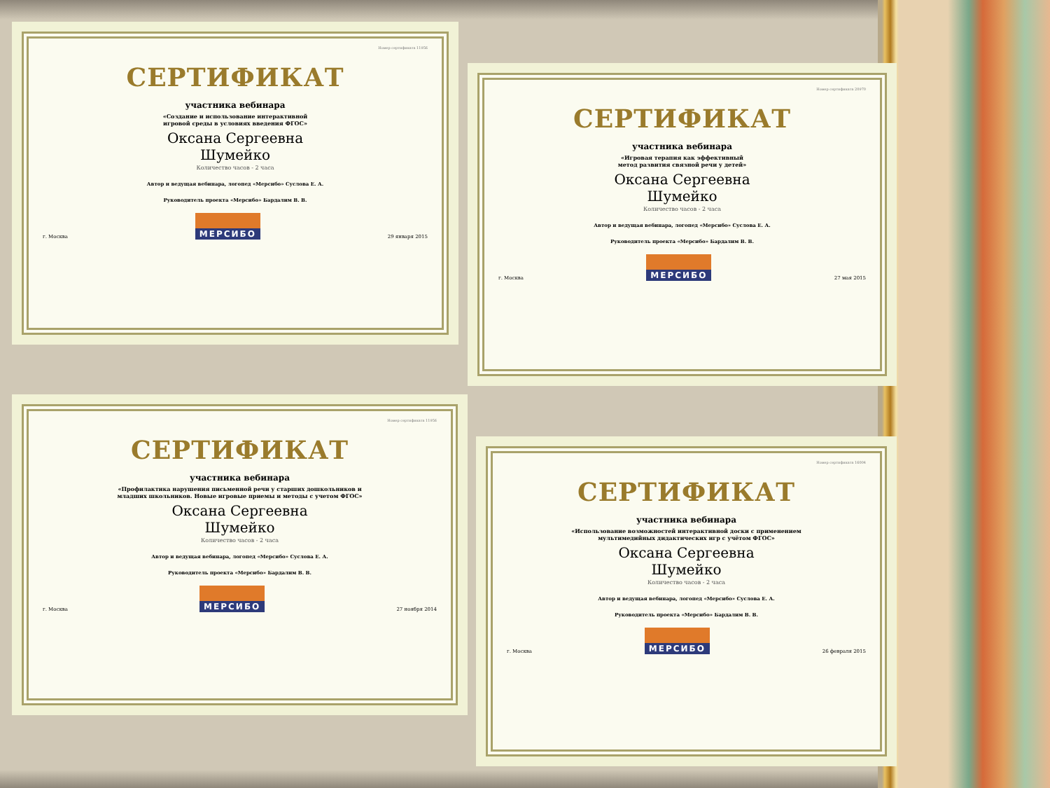Номер сертификата 11956
СЕРТИФИКАТ
участника вебинара
«Создание и использование интерактивной
игровой среды в условиях введения ФГОС»
Оксана Сергеевна
Шумейко
Количество часов - 2 часа
Автор и ведущая вебинара, логопед «Мерсибо» Суслова Е. А.
Руководитель проекта «Мерсибо» Бардалим В. В.
г. Москва МЕРСИБО 29 января 2015
Номер сертификата 11956
СЕРТИФИКАТ
участника вебинара
«Профилактика нарушения письменной речи у старших дошкольников и
младших школьников. Новые игровые приемы и методы с учетом ФГОС»
Оксана Сергеевна
Шумейко
Количество часов - 2 часа
Автор и ведущая вебинара, логопед «Мерсибо» Суслова Е. А.
Руководитель проекта «Мерсибо» Бардалим В. В.
г. Москва МЕРСИБО 27 ноября 2014
Номер сертификата 20970
СЕРТИФИКАТ
участника вебинара
«Игровая терапия как эффективный
метод развития связной речи у детей»
Оксана Сергеевна
Шумейко
Количество часов - 2 часа
Автор и ведущая вебинара, логопед «Мерсибо» Суслова Е. А.
Руководитель проекта «Мерсибо» Бардалим В. В.
г. Москва МЕРСИБО 27 мая 2015
Номер сертификата 16004
СЕРТИФИКАТ
участника вебинара
«Использование возможностей интерактивной доски с применением
мультимедийных дидактических игр с учётом ФГОС»
Оксана Сергеевна
Шумейко
Количество часов - 2 часа
Автор и ведущая вебинара, логопед «Мерсибо» Суслова Е. А.
Руководитель проекта «Мерсибо» Бардалим В. В.
г. Москва МЕРСИБО 26 февраля 2015